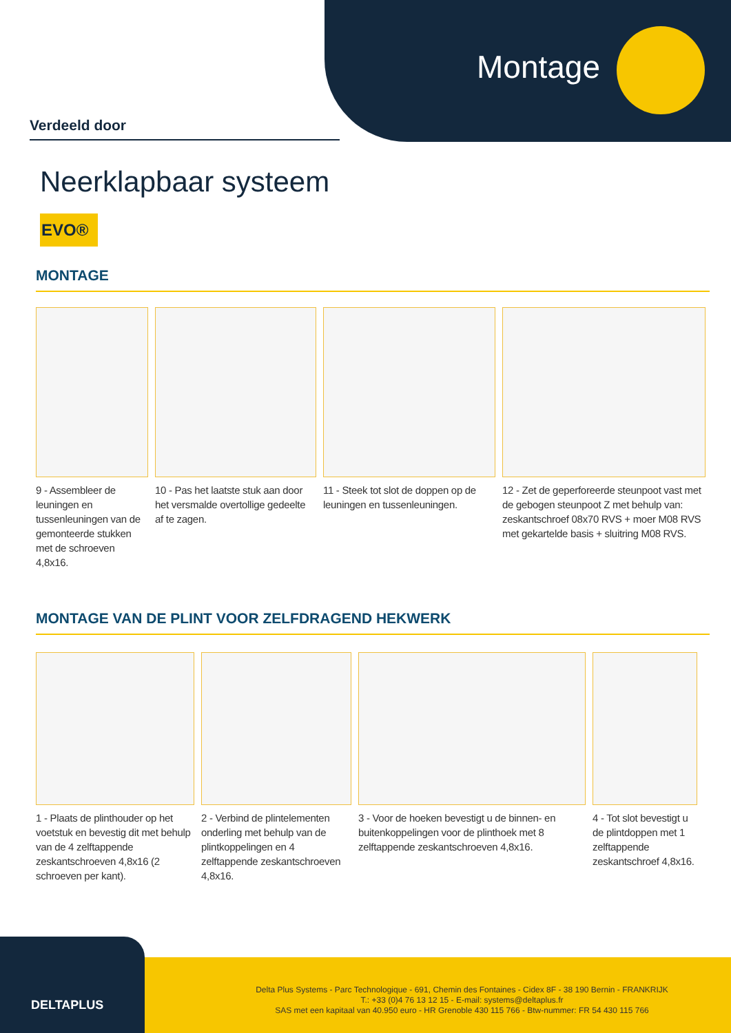Montage
Verdeeld door
Neerklapbaar systeem
EVO®
MONTAGE
9 - Assembleer de leuningen en tussenleuningen van de gemonteerde stukken met de schroeven 4,8x16.
10 - Pas het laatste stuk aan door het versmalde overtollige gedeelte af te zagen.
11 - Steek tot slot de doppen op de leuningen en tussenleuningen.
12 - Zet de geperforeerde steunpoot vast met de gebogen steunpoot Z met behulp van: zeskantschroef 08x70 RVS + moer M08 RVS met gekartelde basis + sluitring M08 RVS.
MONTAGE VAN DE PLINT VOOR ZELFDRAGEND HEKWERK
1 - Plaats de plinthouder op het voetstuk en bevestig dit met behulp van de 4 zelftappende zeskantschroeven 4,8x16 (2 schroeven per kant).
2 - Verbind de plintelementen onderling met behulp van de plintkoppelingen en 4 zelftappende zeskantschroeven 4,8x16.
3 - Voor de hoeken bevestigt u de binnen- en buitenkoppelingen voor de plinthoek met 8 zelftappende zeskantschroeven 4,8x16.
4 - Tot slot bevestigt u de plintdoppen met 1 zelftappende zeskantschroef 4,8x16.
DELTAPLUS
Delta Plus Systems - Parc Technologique - 691, Chemin des Fontaines - Cidex 8F - 38 190 Bernin - FRANKRIJK
T.: +33 (0)4 76 13 12 15 - E-mail: systems@deltaplus.fr
SAS met een kapitaal van 40.950 euro - HR Grenoble 430 115 766 - Btw-nummer: FR 54 430 115 766